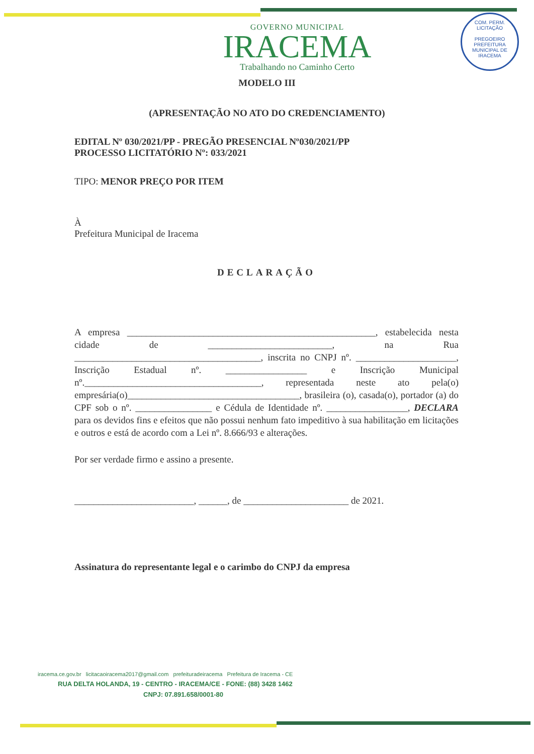COM. PERM. LICITAÇÃO
PREGOEIRO
PREFEITURA MUNICIPAL DE IRACEMA
GOVERNO MUNICIPAL
IRACEMA
Trabalhando no Caminho Certo
MODELO III
(APRESENTAÇÃO NO ATO DO CREDENCIAMENTO)
EDITAL Nº 030/2021/PP - PREGÃO PRESENCIAL Nº030/2021/PP
PROCESSO LICITATÓRIO Nº: 033/2021
TIPO: MENOR PREÇO POR ITEM
À
Prefeitura Municipal de Iracema
DECLARAÇÃO
A empresa ____________________________________________________, estabelecida nesta cidade de __________________________, na Rua _______________________________________, inscrita no CNPJ nº. _____________________, Inscrição Estadual nº. _________________ e Inscrição Municipal nº._____________________________________, representada neste ato pela(o) empresária(o)____________________________________, brasileira (o), casada(o), portador (a) do CPF sob o nº. ________________ e Cédula de Identidade nº. _________________, DECLARA para os devidos fins e efeitos que não possui nenhum fato impeditivo à sua habilitação em licitações e outros e está de acordo com a Lei nº. 8.666/93 e alterações.
Por ser verdade firmo e assino a presente.
_________________________, ______, de ______________________ de 2021.
Assinatura do representante legal e o carimbo do CNPJ da empresa
iracema.ce.gov.br licitacaoiracema2017@gmail.com prefeituradeiracema Prefeitura de Iracema - CE
RUA DELTA HOLANDA, 19 - CENTRO - IRACEMA/CE - FONE: (88) 3428 1462
CNPJ: 07.891.658/0001-80